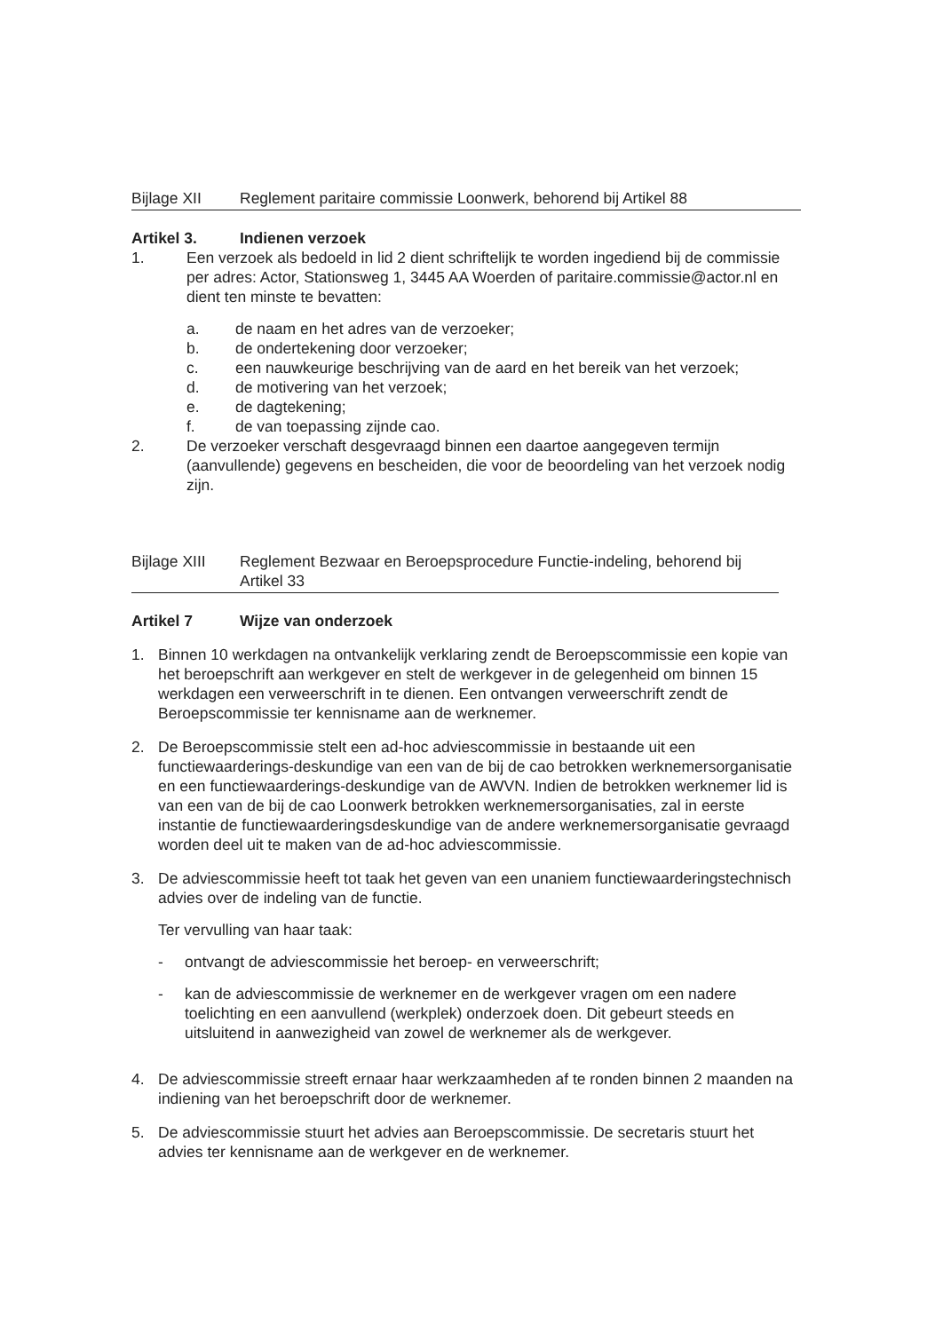Bijlage XII Reglement paritaire commissie Loonwerk, behorend bij Artikel 88
Artikel 3. Indienen verzoek
1. Een verzoek als bedoeld in lid 2 dient schriftelijk te worden ingediend bij de commissie per adres: Actor, Stationsweg 1, 3445 AA Woerden of paritaire.commissie@actor.nl en dient ten minste te bevatten:
a. de naam en het adres van de verzoeker;
b. de ondertekening door verzoeker;
c. een nauwkeurige beschrijving van de aard en het bereik van het verzoek;
d. de motivering van het verzoek;
e. de dagtekening;
f. de van toepassing zijnde cao.
2. De verzoeker verschaft desgevraagd binnen een daartoe aangegeven termijn (aanvullende) gegevens en bescheiden, die voor de beoordeling van het verzoek nodig zijn.
Bijlage XIII
Reglement Bezwaar en Beroepsprocedure Functie-indeling, behorend bij Artikel 33
Artikel 7 Wijze van onderzoek
1. Binnen 10 werkdagen na ontvankelijk verklaring zendt de Beroepscommissie een kopie van het beroepschrift aan werkgever en stelt de werkgever in de gelegenheid om binnen 15 werkdagen een verweerschrift in te dienen. Een ontvangen verweerschrift zendt de Beroepscommissie ter kennisname aan de werknemer.
2. De Beroepscommissie stelt een ad-hoc adviescommissie in bestaande uit een functiewaarderings-deskundige van een van de bij de cao betrokken werknemersorganisatie en een functiewaarderings-deskundige van de AWVN. Indien de betrokken werknemer lid is van een van de bij de cao Loonwerk betrokken werknemersorganisaties, zal in eerste instantie de functiewaarderingsdeskundige van de andere werknemersorganisatie gevraagd worden deel uit te maken van de ad-hoc adviescommissie.
3. De adviescommissie heeft tot taak het geven van een unaniem functiewaarderingstechnisch advies over de indeling van de functie.
Ter vervulling van haar taak:
- ontvangt de adviescommissie het beroep- en verweerschrift;
- kan de adviescommissie de werknemer en de werkgever vragen om een nadere toelichting en een aanvullend (werkplek) onderzoek doen. Dit gebeurt steeds en uitsluitend in aanwezigheid van zowel de werknemer als de werkgever.
4. De adviescommissie streeft ernaar haar werkzaamheden af te ronden binnen 2 maanden na indiening van het beroepschrift door de werknemer.
5. De adviescommissie stuurt het advies aan Beroepscommissie. De secretaris stuurt het advies ter kennisname aan de werkgever en de werknemer.